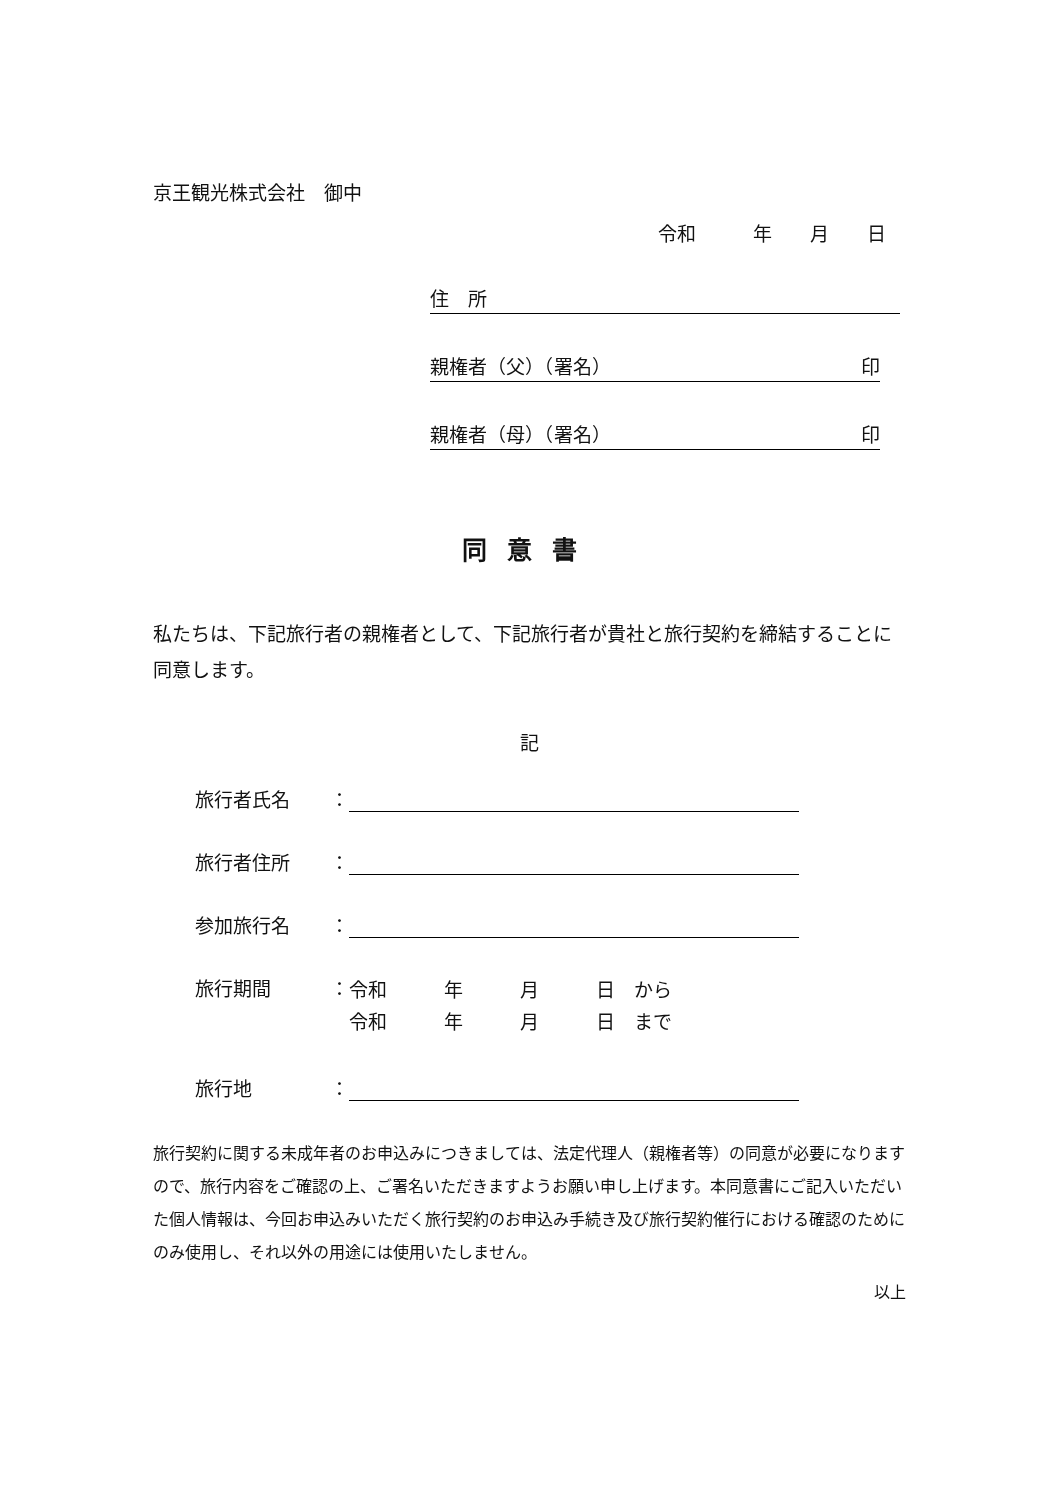京王観光株式会社　御中
令和　　　年　　月　　日
住　所
親権者（父）（署名） 印
親権者（母）（署名） 印
同意書
私たちは、下記旅行者の親権者として、下記旅行者が貴社と旅行契約を締結することに同意します。
記
旅行者氏名 ：
旅行者住所 ：
参加旅行名 ：
旅行期間 ： 令和　　　年　　　月　　　日　から
令和　　　年　　　月　　　日　まで
旅行地 ：
旅行契約に関する未成年者のお申込みにつきましては、法定代理人（親権者等）の同意が必要になりますので、旅行内容をご確認の上、ご署名いただきますようお願い申し上げます。本同意書にご記入いただいた個人情報は、今回お申込みいただく旅行契約のお申込み手続き及び旅行契約催行における確認のためにのみ使用し、それ以外の用途には使用いたしません。
以上